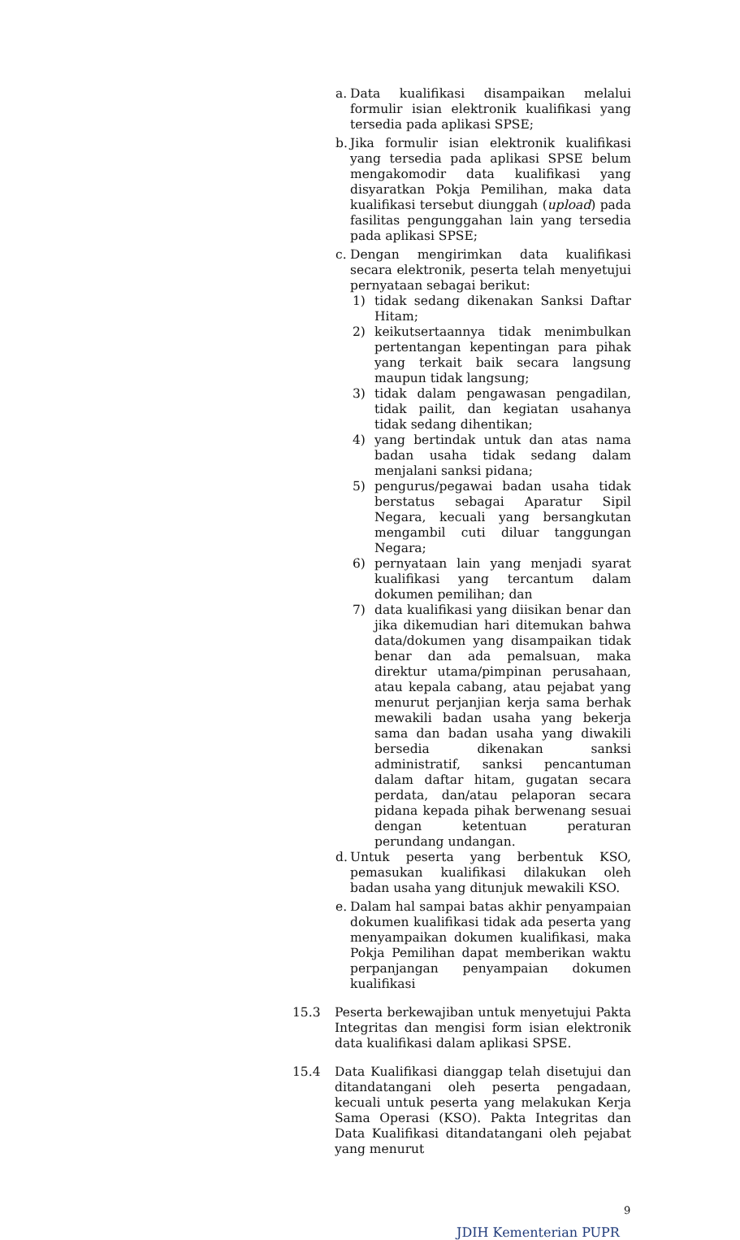a. Data kualifikasi disampaikan melalui formulir isian elektronik kualifikasi yang tersedia pada aplikasi SPSE;
b. Jika formulir isian elektronik kualifikasi yang tersedia pada aplikasi SPSE belum mengakomodir data kualifikasi yang disyaratkan Pokja Pemilihan, maka data kualifikasi tersebut diunggah (upload) pada fasilitas pengunggahan lain yang tersedia pada aplikasi SPSE;
c. Dengan mengirimkan data kualifikasi secara elektronik, peserta telah menyetujui pernyataan sebagai berikut:
1) tidak sedang dikenakan Sanksi Daftar Hitam;
2) keikutsertaannya tidak menimbulkan pertentangan kepentingan para pihak yang terkait baik secara langsung maupun tidak langsung;
3) tidak dalam pengawasan pengadilan, tidak pailit, dan kegiatan usahanya tidak sedang dihentikan;
4) yang bertindak untuk dan atas nama badan usaha tidak sedang dalam menjalani sanksi pidana;
5) pengurus/pegawai badan usaha tidak berstatus sebagai Aparatur Sipil Negara, kecuali yang bersangkutan mengambil cuti diluar tanggungan Negara;
6) pernyataan lain yang menjadi syarat kualifikasi yang tercantum dalam dokumen pemilihan; dan
7) data kualifikasi yang diisikan benar dan jika dikemudian hari ditemukan bahwa data/dokumen yang disampaikan tidak benar dan ada pemalsuan, maka direktur utama/pimpinan perusahaan, atau kepala cabang, atau pejabat yang menurut perjanjian kerja sama berhak mewakili badan usaha yang bekerja sama dan badan usaha yang diwakili bersedia dikenakan sanksi administratif, sanksi pencantuman dalam daftar hitam, gugatan secara perdata, dan/atau pelaporan secara pidana kepada pihak berwenang sesuai dengan ketentuan peraturan perundang undangan.
d. Untuk peserta yang berbentuk KSO, pemasukan kualifikasi dilakukan oleh badan usaha yang ditunjuk mewakili KSO.
e. Dalam hal sampai batas akhir penyampaian dokumen kualifikasi tidak ada peserta yang menyampaikan dokumen kualifikasi, maka Pokja Pemilihan dapat memberikan waktu perpanjangan penyampaian dokumen kualifikasi
15.3 Peserta berkewajiban untuk menyetujui Pakta Integritas dan mengisi form isian elektronik data kualifikasi dalam aplikasi SPSE.
15.4 Data Kualifikasi dianggap telah disetujui dan ditandatangani oleh peserta pengadaan, kecuali untuk peserta yang melakukan Kerja Sama Operasi (KSO). Pakta Integritas dan Data Kualifikasi ditandatangani oleh pejabat yang menurut
9
JDIH Kementerian PUPR